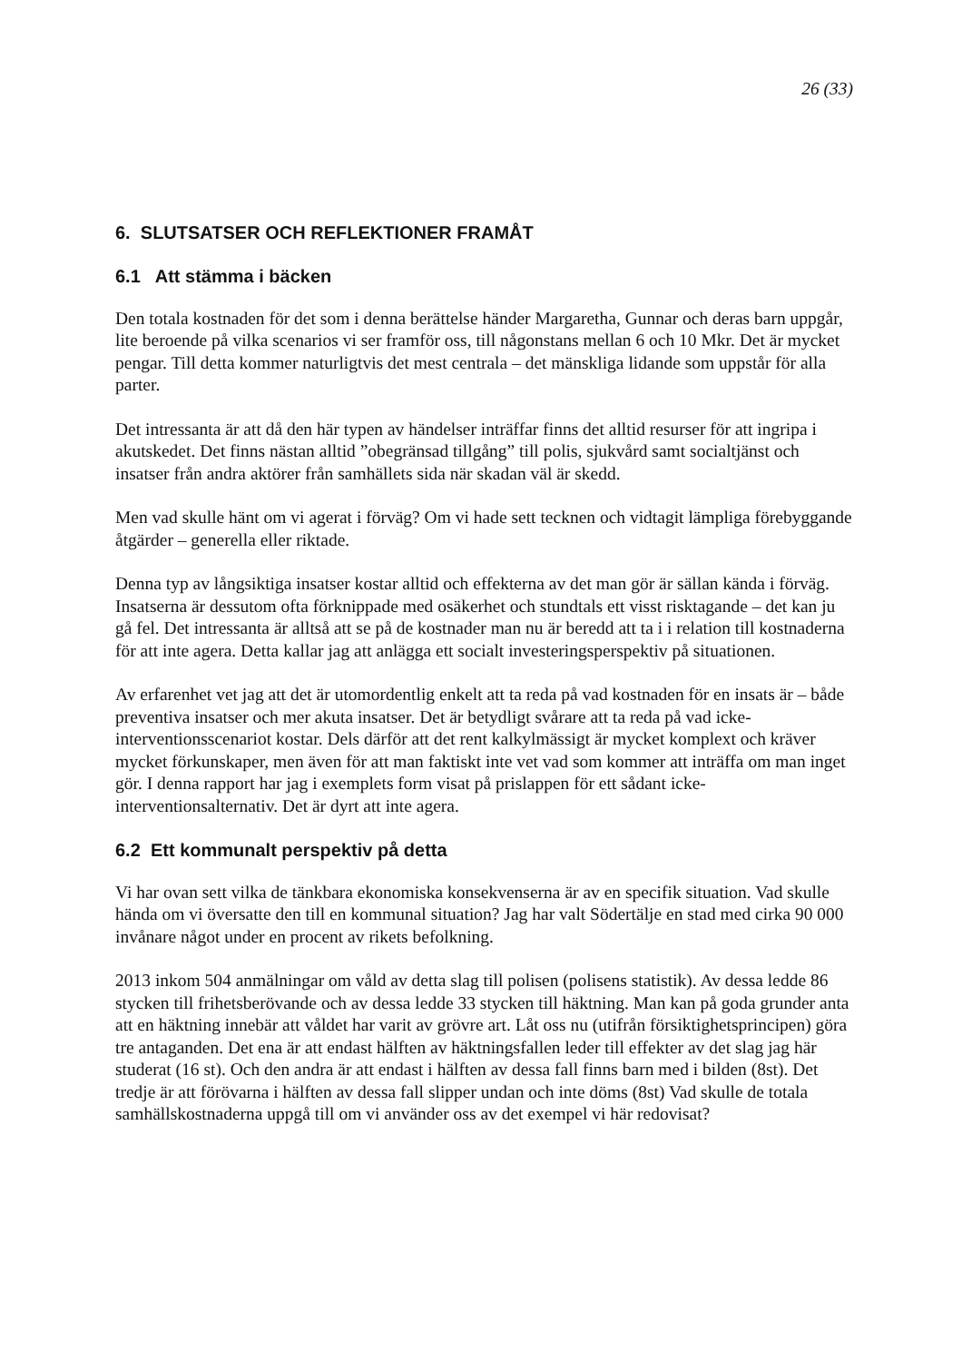26 (33)
6. SLUTSATSER OCH REFLEKTIONER FRAMÅT
6.1 Att stämma i bäcken
Den totala kostnaden för det som i denna berättelse händer Margaretha, Gunnar och deras barn uppgår, lite beroende på vilka scenarios vi ser framför oss, till någonstans mellan 6 och 10 Mkr. Det är mycket pengar. Till detta kommer naturligtvis det mest centrala – det mänskliga lidande som uppstår för alla parter.
Det intressanta är att då den här typen av händelser inträffar finns det alltid resurser för att ingripa i akutskedet. Det finns nästan alltid ”obegränsad tillgång” till polis, sjukvård samt socialtjänst och insatser från andra aktörer från samhällets sida när skadan väl är skedd.
Men vad skulle hänt om vi agerat i förväg? Om vi hade sett tecknen och vidtagit lämpliga förebyggande åtgärder – generella eller riktade.
Denna typ av långsiktiga insatser kostar alltid och effekterna av det man gör är sällan kända i förväg. Insatserna är dessutom ofta förknippade med osäkerhet och stundtals ett visst risktagande – det kan ju gå fel. Det intressanta är alltså att se på de kostnader man nu är beredd att ta i i relation till kostnaderna för att inte agera. Detta kallar jag att anlägga ett socialt investeringsperspektiv på situationen.
Av erfarenhet vet jag att det är utomordentlig enkelt att ta reda på vad kostnaden för en insats är – både preventiva insatser och mer akuta insatser. Det är betydligt svårare att ta reda på vad icke-interventionsscenariot kostar. Dels därför att det rent kalkylmässigt är mycket komplext och kräver mycket förkunskaper, men även för att man faktiskt inte vet vad som kommer att inträffa om man inget gör. I denna rapport har jag i exemplets form visat på prislappen för ett sådant icke-interventionsalternativ. Det är dyrt att inte agera.
6.2 Ett kommunalt perspektiv på detta
Vi har ovan sett vilka de tänkbara ekonomiska konsekvenserna är av en specifik situation. Vad skulle hända om vi översatte den till en kommunal situation? Jag har valt Södertälje en stad med cirka 90 000 invånare något under en procent av rikets befolkning.
2013 inkom 504 anmälningar om våld av detta slag till polisen (polisens statistik). Av dessa ledde 86 stycken till frihetsberövande och av dessa ledde 33 stycken till häktning. Man kan på goda grunder anta att en häktning innebär att våldet har varit av grövre art. Låt oss nu (utifrån försiktighetsprincipen) göra tre antaganden. Det ena är att endast hälften av häktningsfallen leder till effekter av det slag jag här studerat (16 st). Och den andra är att endast i hälften av dessa fall finns barn med i bilden (8st). Det tredje är att förövarna i hälften av dessa fall slipper undan och inte döms (8st) Vad skulle de totala samhällskostnaderna uppgå till om vi använder oss av det exempel vi här redovisat?